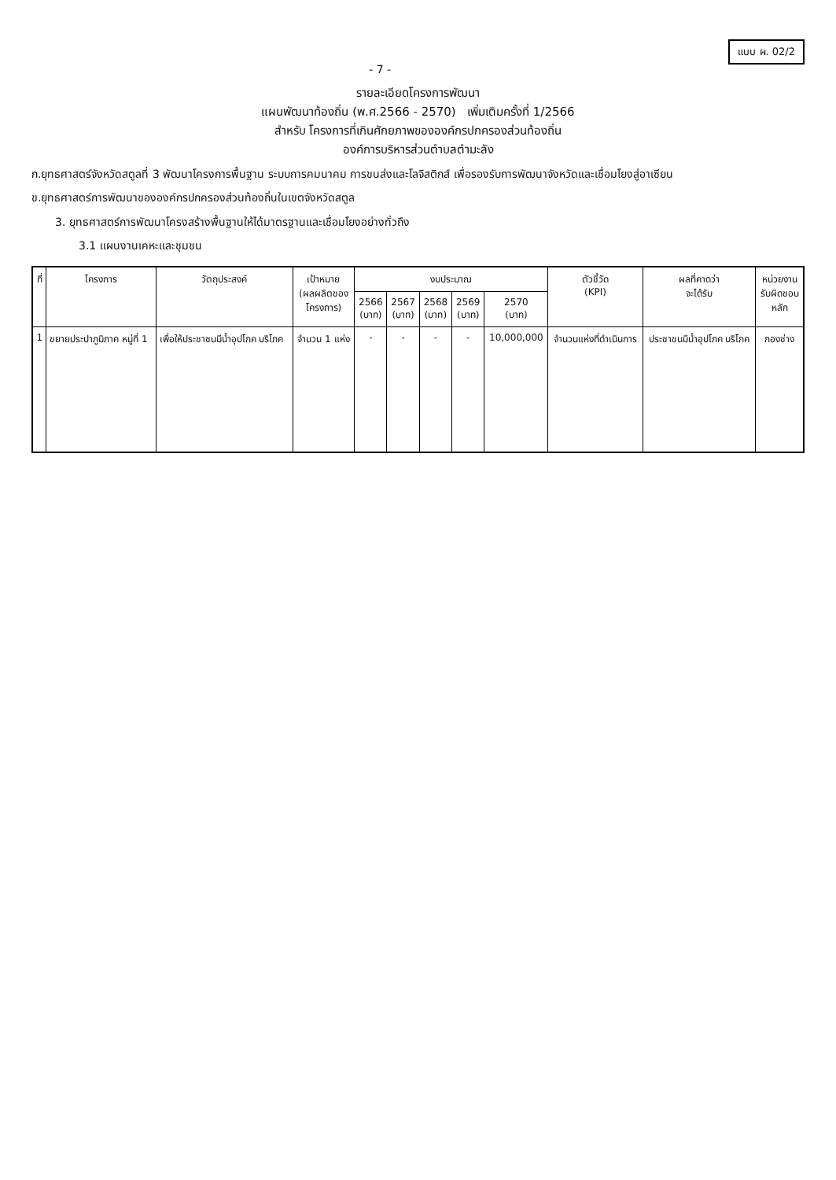แบบ ผ. 02/2
- 7 -
รายละเอียดโครงการพัฒนา
แผนพัฒนาท้องถิ่น (พ.ศ.2566 - 2570) เพิ่มเติมครั้งที่ 1/2566
สำหรับ โครงการที่เกินศักยภาพขององค์กรปกครองส่วนท้องถิ่น
องค์การบริหารส่วนตำบลตำมะลัง
ก.ยุทธศาสตร์จังหวัดสตูลที่ 3 พัฒนาโครงการพื้นฐาน ระบบการคมนาคม การขนส่งและโลจิสติกส์ เพื่อรองรับการพัฒนาจังหวัดและเชื่อมโยงสู่อาเซียน
ข.ยุทธศาสตร์การพัฒนาขององค์กรปกครองส่วนท้องถิ่นในเขตจังหวัดสตูล
3. ยุทธศาสตร์การพัฒนาโครงสร้างพื้นฐานให้ได้มาตรฐานและเชื่อมโยงอย่างทั่วถึง
3.1 แผนงานเคหะและชุมชน
| ที่ | โครงการ | วัตถุประสงค์ | เป้าหมาย (ผลผลิตของ โครงการ) | งบประมาณ | | | | | ตัวชี้วัด (KPI) | ผลที่คาดว่า จะได้รับ | หน่วยงาน รับผิดชอบ หลัก |
| --- | --- | --- | --- | --- | --- | --- | --- | --- | --- | --- | --- |
| | | | | 2566 (บาท) | 2567 (บาท) | 2568 (บาท) | 2569 (บาท) | 2570 (บาท) | | | |
| 1 | ขยายประปาภูมิภาค หมู่ที่ 1 | เพื่อให้ประชาชนมีน้ำอุปโภค บริโภค | จำนวน 1 แห่ง | - | - | - | - | 10,000,000 | จำนวนแห่งที่ดำเนินการ | ประชาชนมีน้ำอุปโภค บริโภค | กองช่าง |